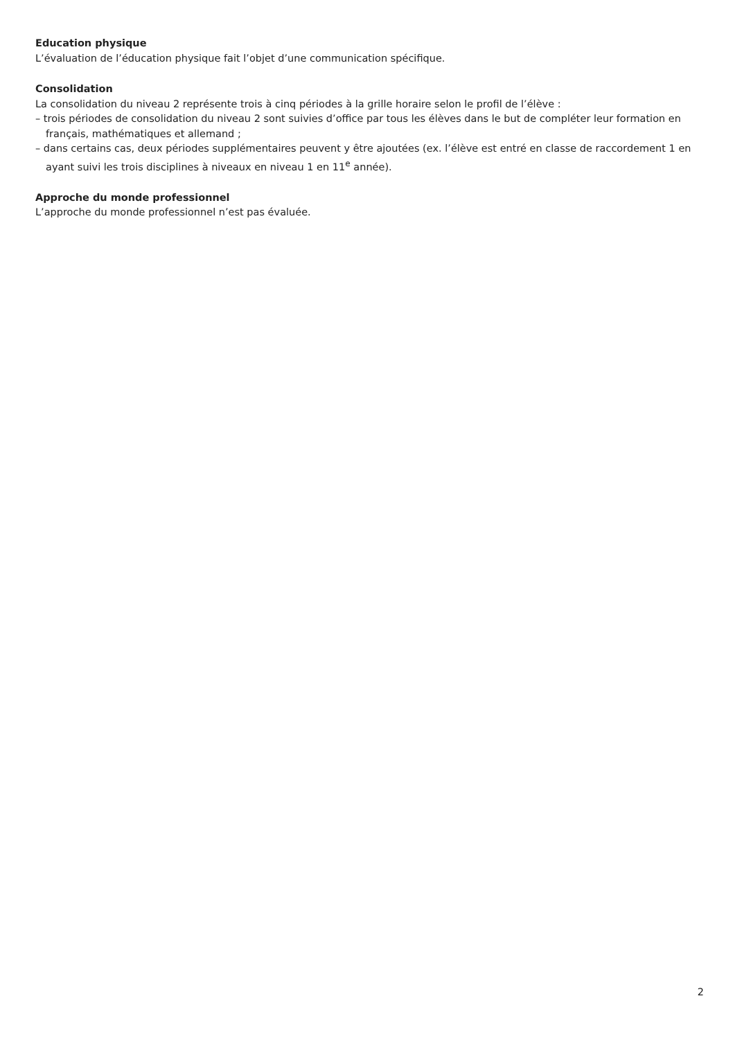Education physique
L’évaluation de l’éducation physique fait l’objet d’une communication spécifique.
Consolidation
La consolidation du niveau 2 représente trois à cinq périodes à la grille horaire selon le profil de l’élève :
– trois périodes de consolidation du niveau 2 sont suivies d’office par tous les élèves dans le but de compléter leur formation en français, mathématiques et allemand ;
– dans certains cas, deux périodes supplémentaires peuvent y être ajoutées (ex. l’élève est entré en classe de raccordement 1 en ayant suivi les trois disciplines à niveaux en niveau 1 en 11<sup>e</sup> année).
Approche du monde professionnel
L’approche du monde professionnel n’est pas évaluée.
2